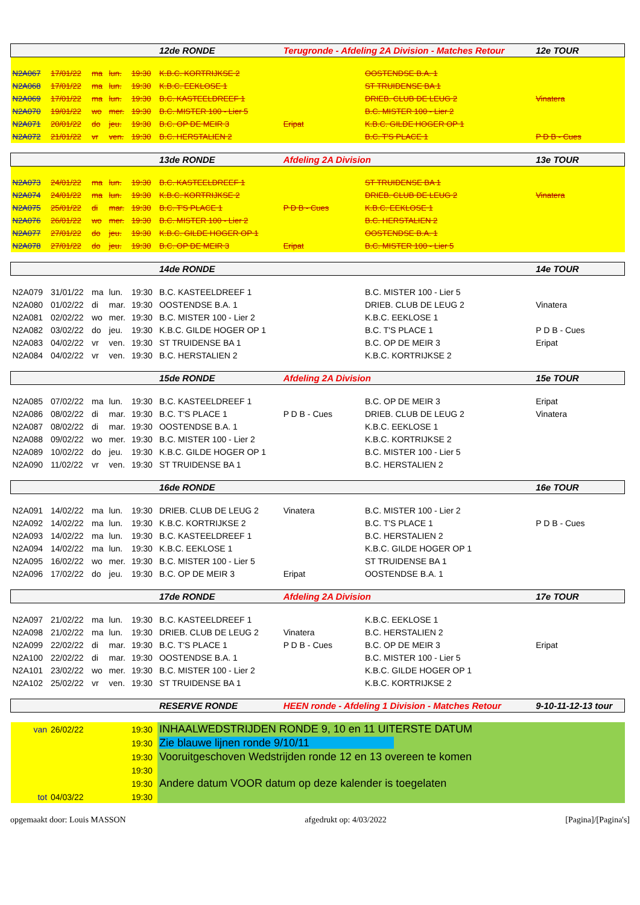| | | | | | 12de RONDE | Terugronde - Afdeling 2A Division - Matches Retour | | 12e TOUR |
| N2A067 | 17/01/22 | ma | lun. | 19:30 | K.B.C. KORTRIJKSE 2 | | OOSTENDSE B.A. 1 | |
| N2A068 | 17/01/22 | ma | lun. | 19:30 | K.B.C. EEKLOSE 1 | | ST TRUIDENSE BA 1 | |
| N2A069 | 17/01/22 | ma | lun. | 19:30 | B.C. KASTEELDREEF 1 | | DRIEB. CLUB DE LEUG 2 | Vinatera |
| N2A070 | 19/01/22 | wo | mer. | 19:30 | B.C. MISTER 100 - Lier 5 | | B.C. MISTER 100 - Lier 2 | |
| N2A071 | 20/01/22 | do | jeu. | 19:30 | B.C. OP DE MEIR 3 | Eripat | K.B.C. GILDE HOGER OP 1 | |
| N2A072 | 21/01/22 | vr | ven. | 19:30 | B.C. HERSTALIEN 2 | | B.C. T'S PLACE 1 | P D B - Cues |
| | | | | | 13de RONDE | Afdeling 2A Division | | 13e TOUR |
| N2A073 | 24/01/22 | ma | lun. | 19:30 | B.C. KASTEELDREEF 1 | | ST TRUIDENSE BA 1 | |
| N2A074 | 24/01/22 | ma | lun. | 19:30 | K.B.C. KORTRIJKSE 2 | | DRIEB. CLUB DE LEUG 2 | Vinatera |
| N2A075 | 25/01/22 | di | mar. | 19:30 | B.C. T'S PLACE 1 | P D B - Cues | K.B.C. EEKLOSE 1 | |
| N2A076 | 26/01/22 | wo | mer. | 19:30 | B.C. MISTER 100 - Lier 2 | | B.C. HERSTALIEN 2 | |
| N2A077 | 27/01/22 | do | jeu. | 19:30 | K.B.C. GILDE HOGER OP 1 | | OOSTENDSE B.A. 1 | |
| N2A078 | 27/01/22 | do | jeu. | 19:30 | B.C. OP DE MEIR 3 | Eripat | B.C. MISTER 100 - Lier 5 | |
| | | | | | 14de RONDE | | | 14e TOUR |
| N2A079 | 31/01/22 | ma | lun. | 19:30 | B.C. KASTEELDREEF 1 | | B.C. MISTER 100 - Lier 5 | |
| N2A080 | 01/02/22 | di | mar. | 19:30 | OOSTENDSE B.A. 1 | | DRIEB. CLUB DE LEUG 2 | Vinatera |
| N2A081 | 02/02/22 | wo | mer. | 19:30 | B.C. MISTER 100 - Lier 2 | | K.B.C. EEKLOSE 1 | |
| N2A082 | 03/02/22 | do | jeu. | 19:30 | K.B.C. GILDE HOGER OP 1 | | B.C. T'S PLACE 1 | P D B - Cues |
| N2A083 | 04/02/22 | vr | ven. | 19:30 | ST TRUIDENSE BA 1 | | B.C. OP DE MEIR 3 | Eripat |
| N2A084 | 04/02/22 | vr | ven. | 19:30 | B.C. HERSTALIEN 2 | | K.B.C. KORTRIJKSE 2 | |
| | | | | | 15de RONDE | Afdeling 2A Division | | 15e TOUR |
| N2A085 | 07/02/22 | ma | lun. | 19:30 | B.C. KASTEELDREEF 1 | | B.C. OP DE MEIR 3 | Eripat |
| N2A086 | 08/02/22 | di | mar. | 19:30 | B.C. T'S PLACE 1 | P D B - Cues | DRIEB. CLUB DE LEUG 2 | Vinatera |
| N2A087 | 08/02/22 | di | mar. | 19:30 | OOSTENDSE B.A. 1 | | K.B.C. EEKLOSE 1 | |
| N2A088 | 09/02/22 | wo | mer. | 19:30 | B.C. MISTER 100 - Lier 2 | | K.B.C. KORTRIJKSE 2 | |
| N2A089 | 10/02/22 | do | jeu. | 19:30 | K.B.C. GILDE HOGER OP 1 | | B.C. MISTER 100 - Lier 5 | |
| N2A090 | 11/02/22 | vr | ven. | 19:30 | ST TRUIDENSE BA 1 | | B.C. HERSTALIEN 2 | |
| | | | | | 16de RONDE | | | 16e TOUR |
| N2A091 | 14/02/22 | ma | lun. | 19:30 | DRIEB. CLUB DE LEUG 2 | Vinatera | B.C. MISTER 100 - Lier 2 | |
| N2A092 | 14/02/22 | ma | lun. | 19:30 | K.B.C. KORTRIJKSE 2 | | B.C. T'S PLACE 1 | P D B - Cues |
| N2A093 | 14/02/22 | ma | lun. | 19:30 | B.C. KASTEELDREEF 1 | | B.C. HERSTALIEN 2 | |
| N2A094 | 14/02/22 | ma | lun. | 19:30 | K.B.C. EEKLOSE 1 | | K.B.C. GILDE HOGER OP 1 | |
| N2A095 | 16/02/22 | wo | mer. | 19:30 | B.C. MISTER 100 - Lier 5 | | ST TRUIDENSE BA 1 | |
| N2A096 | 17/02/22 | do | jeu. | 19:30 | B.C. OP DE MEIR 3 | Eripat | OOSTENDSE B.A. 1 | |
| | | | | | 17de RONDE | Afdeling 2A Division | | 17e TOUR |
| N2A097 | 21/02/22 | ma | lun. | 19:30 | B.C. KASTEELDREEF 1 | | K.B.C. EEKLOSE 1 | |
| N2A098 | 21/02/22 | ma | lun. | 19:30 | DRIEB. CLUB DE LEUG 2 | Vinatera | B.C. HERSTALIEN 2 | |
| N2A099 | 22/02/22 | di | mar. | 19:30 | B.C. T'S PLACE 1 | P D B - Cues | B.C. OP DE MEIR 3 | Eripat |
| N2A100 | 22/02/22 | di | mar. | 19:30 | OOSTENDSE B.A. 1 | | B.C. MISTER 100 - Lier 5 | |
| N2A101 | 23/02/22 | wo | mer. | 19:30 | B.C. MISTER 100 - Lier 2 | | K.B.C. GILDE HOGER OP 1 | |
| N2A102 | 25/02/22 | vr | ven. | 19:30 | ST TRUIDENSE BA 1 | | K.B.C. KORTRIJKSE 2 | |
| | | | | | RESERVE RONDE | HEEN ronde - Afdeling 1 Division - Matches Retour | | 9-10-11-12-13 tour |
| van | 26/02/22 | | | 19:30 | INHAALWEDSTRIJDEN RONDE 9, 10 en 11 UITERSTE DATUM | | | |
| | | | | 19:30 | Zie blauwe lijnen ronde 9/10/11 | | | |
| | | | | 19:30 | Vooruitgeschoven Wedstrijden ronde 12 en 13 overeen te komen | | | |
| | | | | 19:30 | | | | |
| | | | | 19:30 | Andere datum VOOR datum op deze kalender is toegelaten | | | |
| tot | 04/03/22 | | | 19:30 | | | | |
opgemaakt door: Louis MASSON afgedrukt op: 4/03/2022 [Pagina]/[Pagina's]